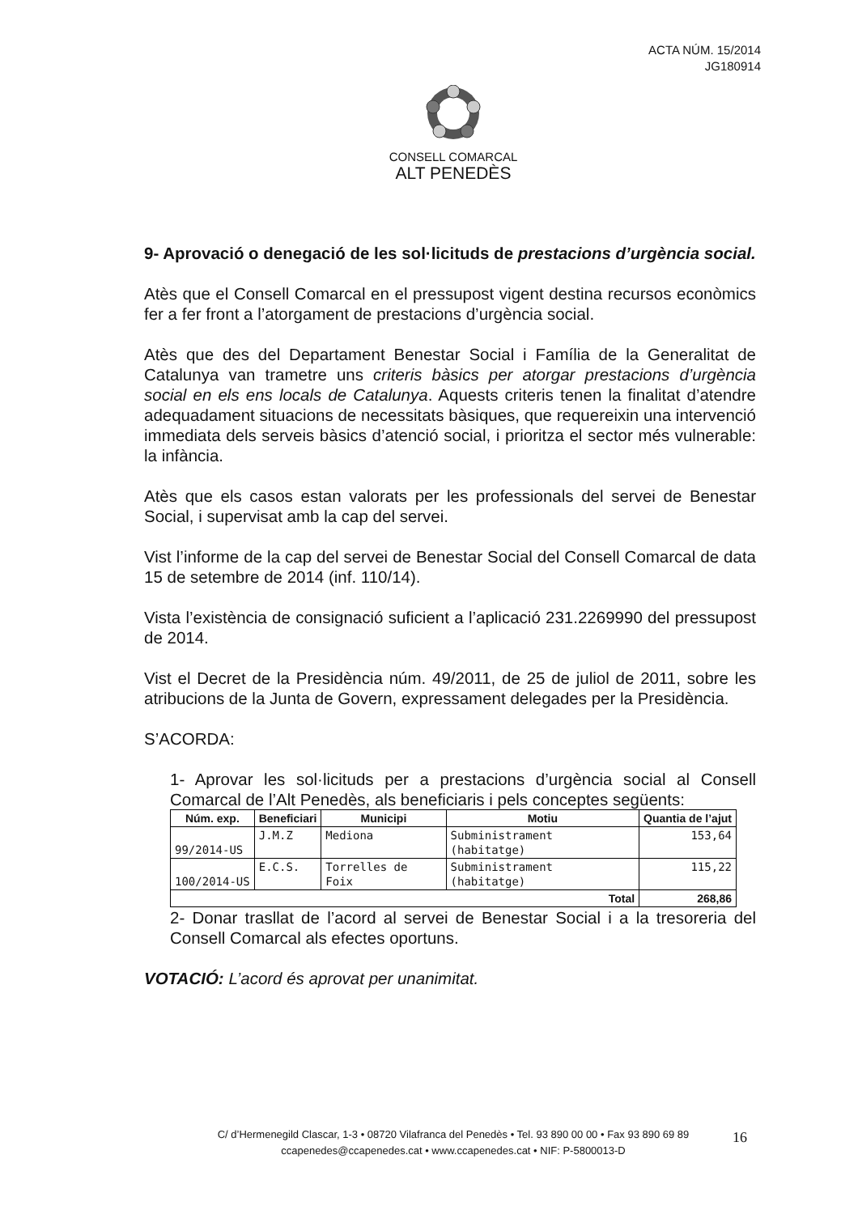ACTA NÚM. 15/2014
JG180914
CONSELL COMARCAL
ALT PENEDÈS
9- Aprovació o denegació de les sol·licituds de prestacions d’urgència social.
Atès que el Consell Comarcal en el pressupost vigent destina recursos econòmics fer a fer front a l’atorgament de prestacions d’urgència social.
Atès que des del Departament Benestar Social i Família de la Generalitat de Catalunya van trametre uns criteris bàsics per atorgar prestacions d’urgència social en els ens locals de Catalunya. Aquests criteris tenen la finalitat d’atendre adequadament situacions de necessitats bàsiques, que requereixin una intervenció immediata dels serveis bàsics d’atenció social, i prioritza el sector més vulnerable: la infància.
Atès que els casos estan valorats per les professionals del servei de Benestar Social, i supervisat amb la cap del servei.
Vist l’informe de la cap del servei de Benestar Social del Consell Comarcal de data 15 de setembre de 2014 (inf. 110/14).
Vista l’existència de consignació suficient a l’aplicació 231.2269990 del pressupost de 2014.
Vist el Decret de la Presidència núm. 49/2011, de 25 de juliol de 2011, sobre les atribucions de la Junta de Govern, expressament delegades per la Presidència.
S’ACORDA:
1- Aprovar les sol·licituds per a prestacions d’urgència social al Consell Comarcal de l’Alt Penedès, als beneficiaris i pels conceptes següents:
| Núm. exp. | Beneficiari | Municipi | Motiu | Quantia de l’ajut |
| --- | --- | --- | --- | --- |
| 99/2014-US | J.M.Z | Mediona | Subministrament (habitatge) | 153,64 |
| 100/2014-US | E.C.S. | Torrelles de Foix | Subministrament (habitatge) | 115,22 |
| Total | | | | 268,86 |
2- Donar trasllat de l’acord al servei de Benestar Social i a la tresoreria del Consell Comarcal als efectes oportuns.
VOTACIÓ: L’acord és aprovat per unanimitat.
C/ d’Hermenegild Clascar, 1-3 • 08720 Vilafranca del Penedès • Tel. 93 890 00 00 • Fax 93 890 69 89
ccapenedes@ccapenedes.cat • www.ccapenedes.cat • NIF: P-5800013-D
16